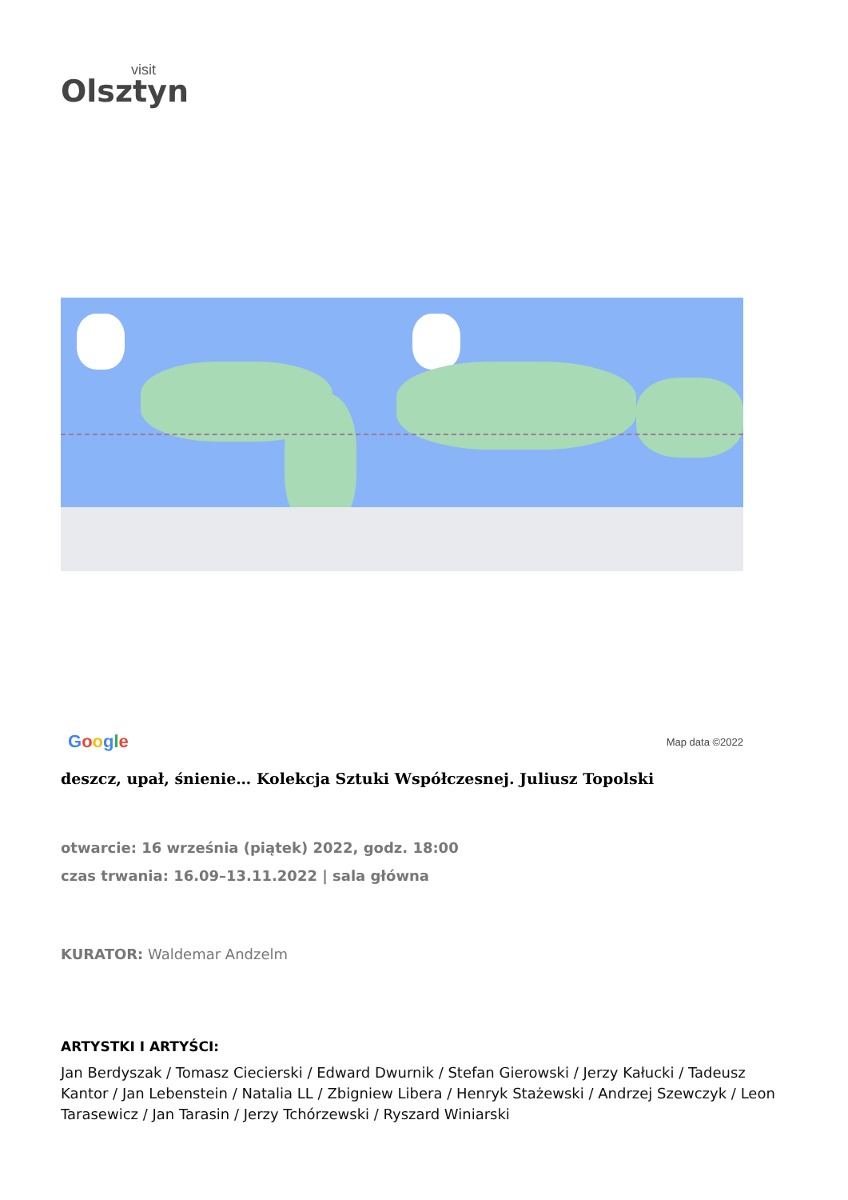visit
Olsztyn
Google Map data ©2022
deszcz, upał, śnienie… Kolekcja Sztuki Współczesnej. Juliusz Topolski
otwarcie: 16 września (piątek) 2022, godz. 18:00
czas trwania: 16.09–13.11.2022 | sala główna
KURATOR: Waldemar Andzelm
ARTYSTKI I ARTYŚCI:
Jan Berdyszak / Tomasz Ciecierski / Edward Dwurnik / Stefan Gierowski / Jerzy Kałucki / Tadeusz Kantor / Jan Lebenstein / Natalia LL / Zbigniew Libera / Henryk Stażewski / Andrzej Szewczyk / Leon Tarasewicz / Jan Tarasin / Jerzy Tchórzewski / Ryszard Winiarski